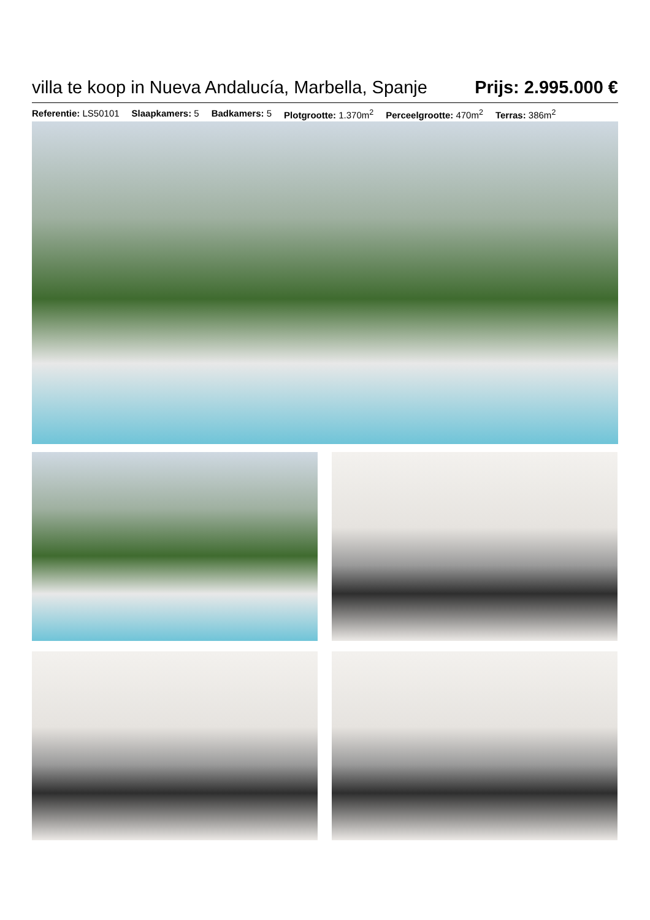villa te koop in Nueva Andalucía, Marbella, Spanje
Prijs: 2.995.000 €
Referentie: LS50101 Slaapkamers: 5 Badkamers: 5 Plotgrootte: 1.370m<sup>2</sup> Perceelgrootte: 470m<sup>2</sup> Terras: 386m<sup>2</sup>